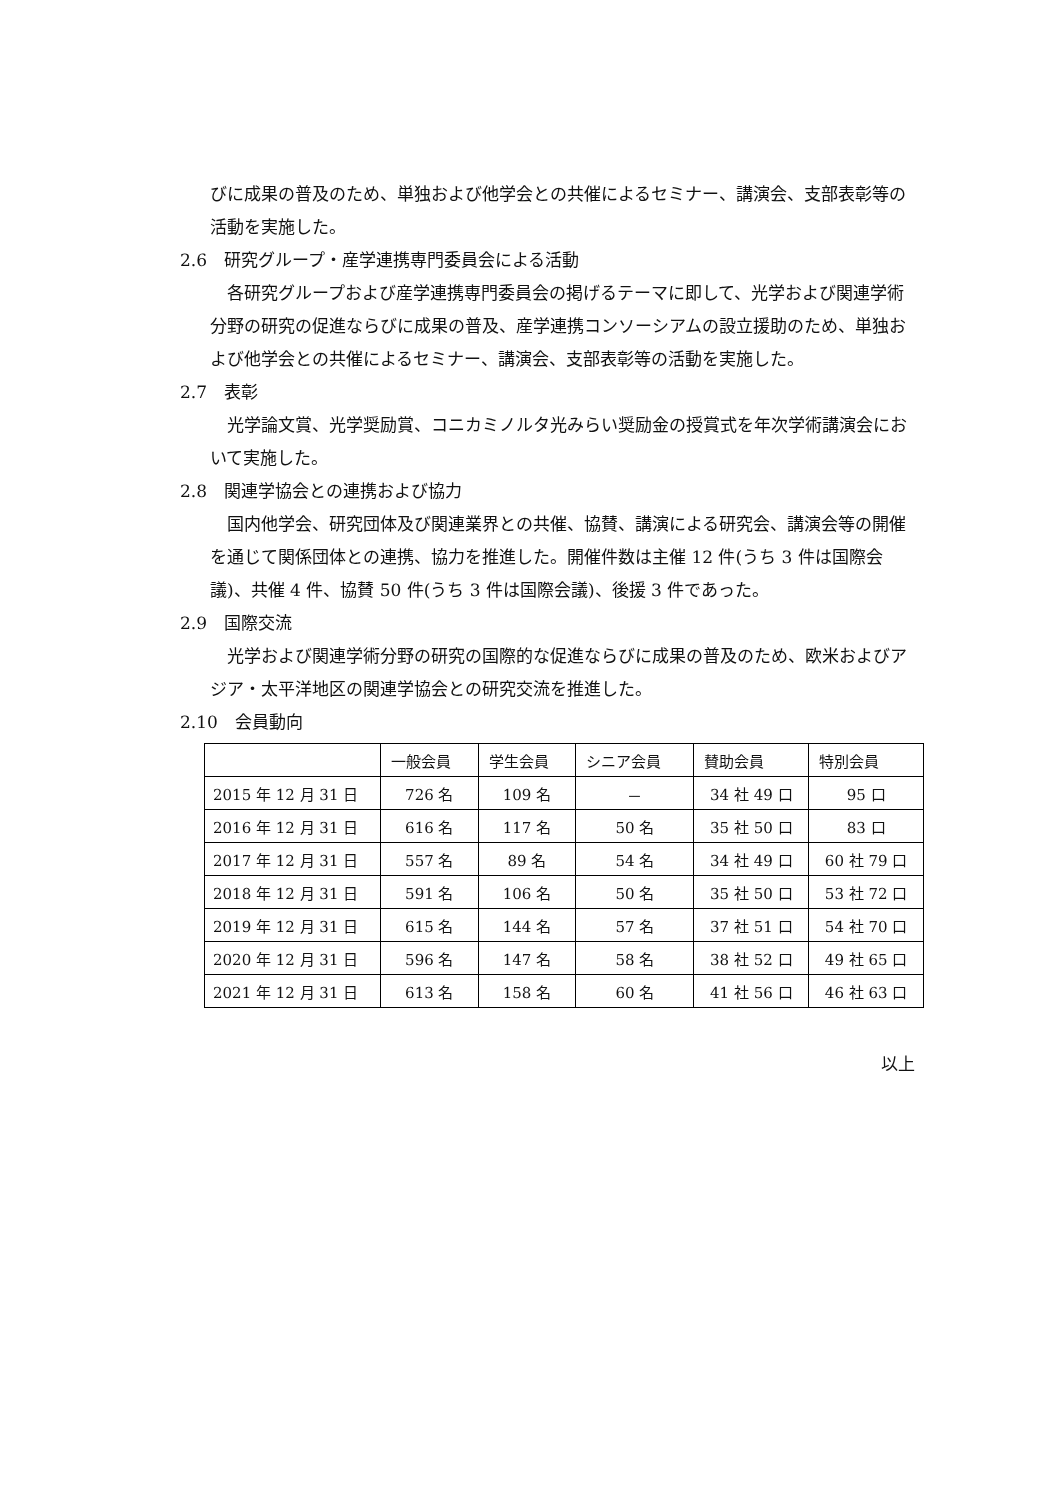びに成果の普及のため、単独および他学会との共催によるセミナー、講演会、支部表彰等の活動を実施した。
2.6　研究グループ・産学連携専門委員会による活動
各研究グループおよび産学連携専門委員会の掲げるテーマに即して、光学および関連学術分野の研究の促進ならびに成果の普及、産学連携コンソーシアムの設立援助のため、単独および他学会との共催によるセミナー、講演会、支部表彰等の活動を実施した。
2.7　表彰
光学論文賞、光学奨励賞、コニカミノルタ光みらい奨励金の授賞式を年次学術講演会において実施した。
2.8　関連学協会との連携および協力
国内他学会、研究団体及び関連業界との共催、協賛、講演による研究会、講演会等の開催を通じて関係団体との連携、協力を推進した。開催件数は主催 12 件(うち 3 件は国際会議)、共催 4 件、協賛 50 件(うち 3 件は国際会議)、後援 3 件であった。
2.9　国際交流
光学および関連学術分野の研究の国際的な促進ならびに成果の普及のため、欧米およびアジア・太平洋地区の関連学協会との研究交流を推進した。
2.10　会員動向
| | 一般会員 | 学生会員 | シニア会員 | 賛助会員 | 特別会員 |
| --- | --- | --- | --- | --- | --- |
| 2015 年 12 月 31 日 | 726 名 | 109 名 | － | 34 社 49 口 | 95 口 |
| 2016 年 12 月 31 日 | 616 名 | 117 名 | 50 名 | 35 社 50 口 | 83 口 |
| 2017 年 12 月 31 日 | 557 名 | 89 名 | 54 名 | 34 社 49 口 | 60 社 79 口 |
| 2018 年 12 月 31 日 | 591 名 | 106 名 | 50 名 | 35 社 50 口 | 53 社 72 口 |
| 2019 年 12 月 31 日 | 615 名 | 144 名 | 57 名 | 37 社 51 口 | 54 社 70 口 |
| 2020 年 12 月 31 日 | 596 名 | 147 名 | 58 名 | 38 社 52 口 | 49 社 65 口 |
| 2021 年 12 月 31 日 | 613 名 | 158 名 | 60 名 | 41 社 56 口 | 46 社 63 口 |
以上